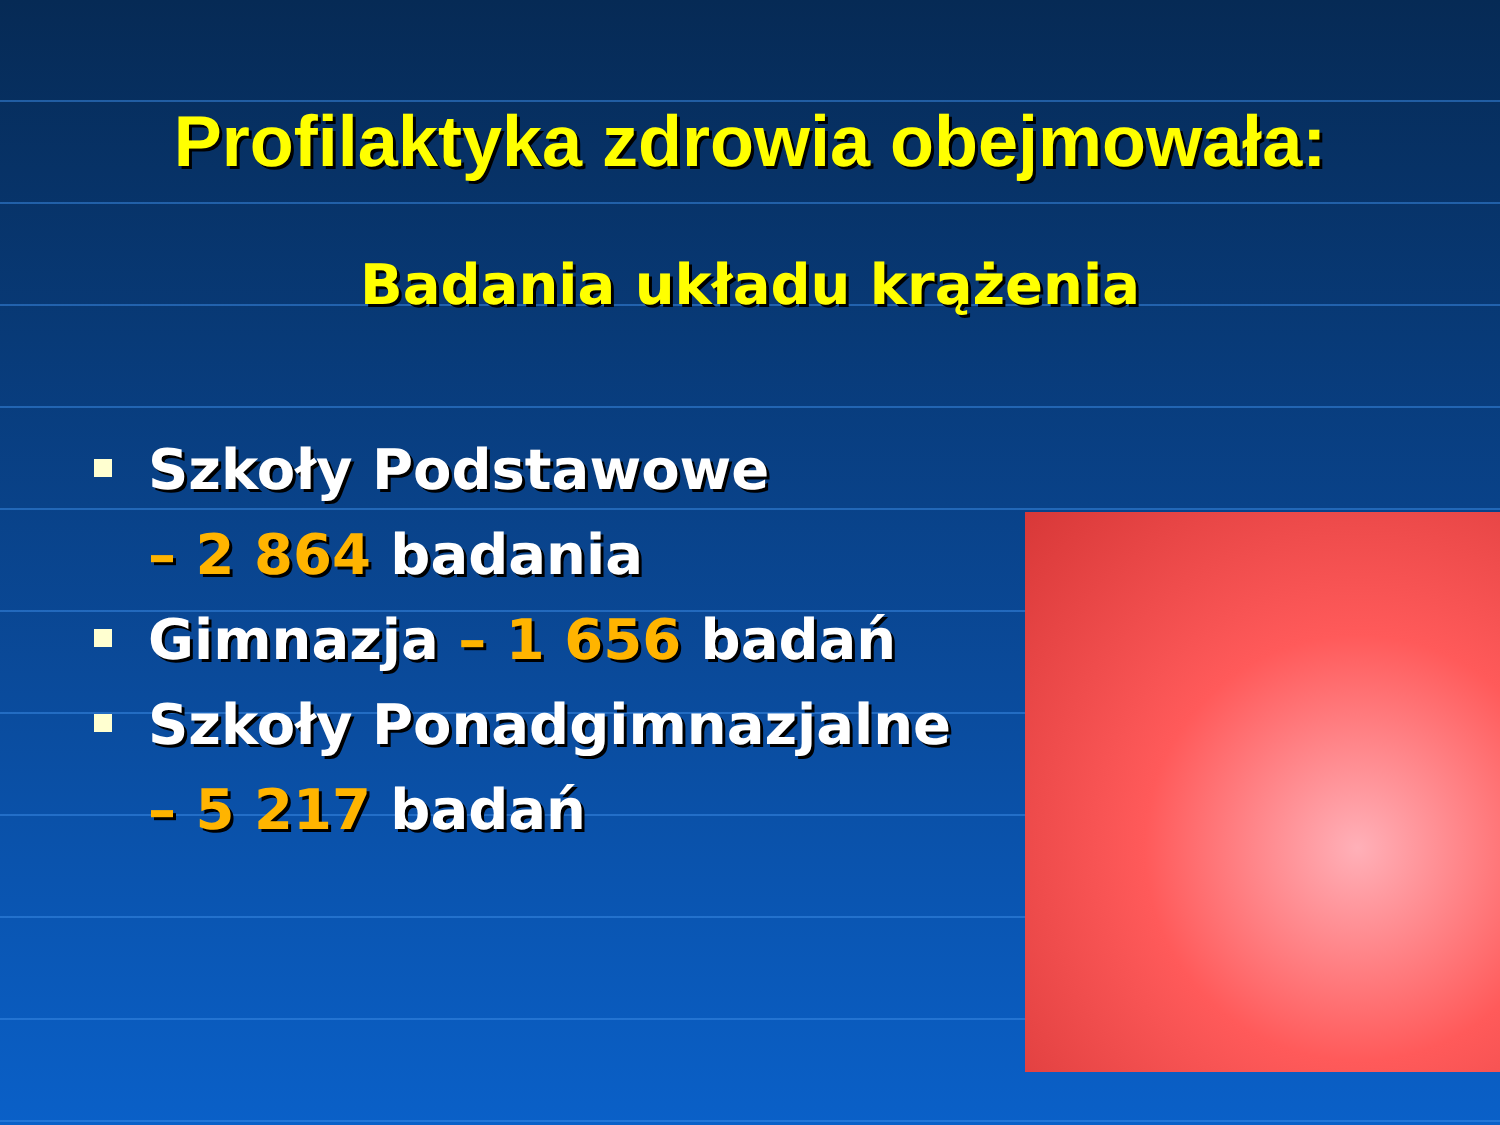Profilaktyka zdrowia obejmowała:
Badania układu krążenia
Szkoły Podstawowe
– 2 864 badania
Gimnazja – 1 656 badań
Szkoły Ponadgimnazjalne
– 5 217 badań